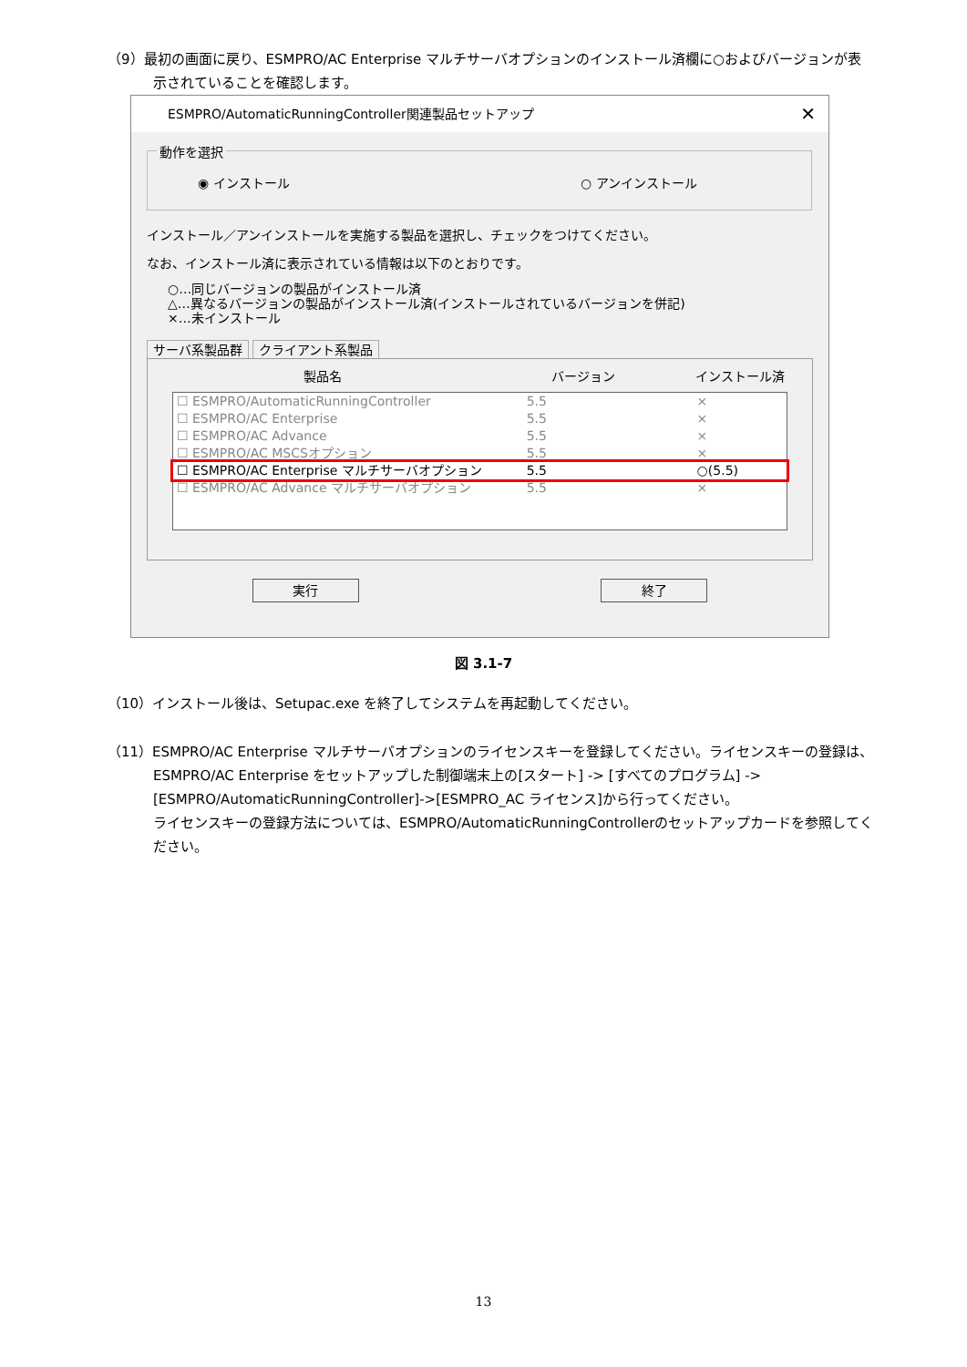（9）最初の画面に戻り、ESMPRO/AC Enterprise マルチサーバオプションのインストール済欄に○およびバージョンが表
示されていることを確認します。
ESMPRO/AutomaticRunningController関連製品セットアップ ✕
動作を選択
◉ インストール ○ アンインストール
インストール／アンインストールを実施する製品を選択し、チェックをつけてください。
なお、インストール済に表示されている情報は以下のとおりです。
○…同じバージョンの製品がインストール済
△…異なるバージョンの製品がインストール済(インストールされているバージョンを併記)
×…未インストール
サーバ系製品群 クライアント系製品
製品名 バージョン インストール済
☐ ESMPRO/AutomaticRunningController 5.5 ×
☐ ESMPRO/AC Enterprise 5.5 ×
☐ ESMPRO/AC Advance 5.5 ×
☐ ESMPRO/AC MSCSオプション 5.5 ×
☐ ESMPRO/AC Enterprise マルチサーバオプション 5.5 ○(5.5)
☐ ESMPRO/AC Advance マルチサーバオプション 5.5 ×
実行 終了
図 3.1-7
（10）インストール後は、Setupac.exe を終了してシステムを再起動してください。
（11）ESMPRO/AC Enterprise マルチサーバオプションのライセンスキーを登録してください。ライセンスキーの登録は、
ESMPRO/AC Enterprise をセットアップした制御端末上の[スタート] -> [すべてのプログラム] ->
[ESMPRO/AutomaticRunningController]->[ESMPRO_AC ライセンス]から行ってください。
ライセンスキーの登録方法については、ESMPRO/AutomaticRunningControllerのセットアップカードを参照してく
ださい。
13